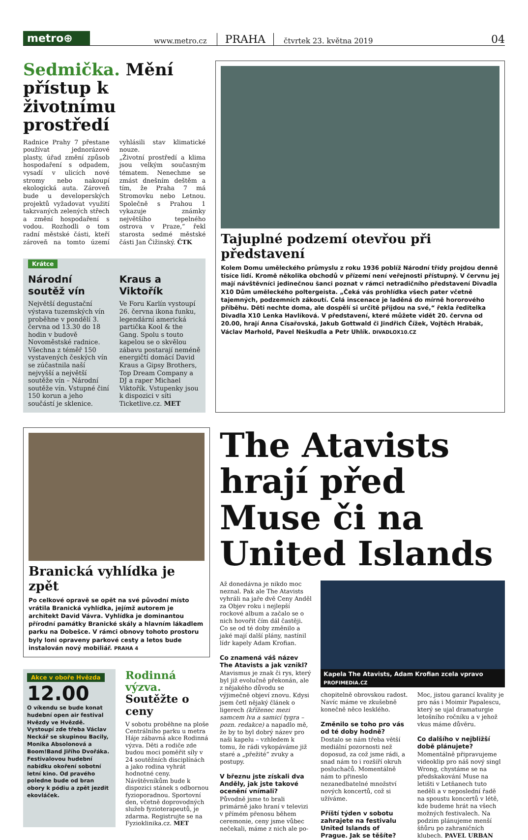metro⊕
www.metro.cz PRAHA čtvrtek 23. května 2019 04
Sedmička. Mění přístup k životnímu prostředí
Radnice Prahy 7 přestane používat jednorázové plasty, úřad změní způsob hospodaření s odpadem, vysadí v ulicích nové stromy nebo nakoupí ekologická auta. Zároveň bude u developerských projektů vyžadovat využití takzvaných zelených střech a změní hospodaření s vodou. Rozhodli o tom radní městské části, kteří zároveň na tomto území vyhlásili stav klimatické nouze.
„Životní prostředí a klima jsou velkým současným tématem. Nenechme se zmást dnešním deštěm a tím, že Praha 7 má Stromovku nebo Letnou. Společně s Prahou 1 vykazuje známky největšího tepelného ostrova v Praze,“ řekl starosta sedmé městské části Jan Čižinský. ČTK
Krátce
Národní soutěž vín
Největší degustační výstava tuzemských vín proběhne v pondělí 3. června od 13.30 do 18 hodin v budově Novoměstské radnice. Všechna z téměř 150 vystavených českých vín se zúčastnila naší nejvyšší a největší soutěže vín – Národní soutěže vín. Vstupné činí 150 korun a jeho součástí je sklenice.
Kraus a Viktořík
Ve Foru Karlín vystoupí 26. června ikona funku, legendární americká partička Kool & the Gang. Spolu s touto kapelou se o skvělou zábavu postarají neméně energičtí domácí David Kraus a Gipsy Brothers, Top Dream Company a DJ a raper Michael Viktořík. Vstupenky jsou k dispozici v síti Ticketlive.cz. MET
Tajuplné podzemí otevřou při představení
Kolem Domu uměleckého průmyslu z roku 1936 poblíž Národní třídy projdou denně tisíce lidí. Kromě několika obchodů v přízemí není veřejnosti přístupný. V červnu jej mají návštěvníci jedinečnou šanci poznat v rámci netradičního představení Divadla X10 Dům uměleckého poltergeista. „Čeká vás prohlídka všech pater včetně tajemných, podzemních zákoutí. Celá inscenace je laděná do mírně hororového příběhu. Děti nechte doma, ale dospělí si určitě přijdou na své,“ řekla ředitelka Divadla X10 Lenka Havlíková. V představení, které můžete vidět 20. června od 20.00, hrají Anna Císařovská, Jakub Gottwald či Jindřich Čížek, Vojtěch Hrabák, Václav Marhold, Pavel Neškudla a Petr Uhlík. DIVADLOX10.CZ
Branická vyhlídka je zpět
Po celkové opravě se opět na své původní místo vrátila Branická vyhlídka, jejímž autorem je architekt David Vávra. Vyhlídka je dominantou přírodní památky Branické skály a hlavním lákadlem parku na Dobešce. V rámci obnovy tohoto prostoru byly loni opraveny parkové cesty a letos bude instalován nový mobiliář. PRAHA 4
Akce v oboře Hvězda
12.00
O víkendu se bude konat hudební open air festival Hvězdy ve Hvězdě. Vystoupí zde třeba Václav Neckář se skupinou Bacily, Monika Absolonová a Boom!Band Jiřího Dvořáka. Festivalovou hudební nabídku okoření sobotní letní kino. Od pravého poledne bude od bran obory k pódiu a zpět jezdit ekovláček.
Rodinná výzva. Soutěžte o ceny
V sobotu proběhne na ploše Centrálního parku u metra Háje zábavná akce Rodinná výzva. Děti a rodiče zde budou moci poměřit síly v 24 soutěžních disciplínách a jako rodina vyhrát hodnotné ceny. Návštěvníkům bude k dispozici stánek s odbornou fyzioporadnou. Sportovní den, včetně doprovodných služeb fyzioterapeutů, je zdarma. Registrujte se na Fyzioklinika.cz. MET
The Atavists hrají před Muse či na United Islands
Až donedávna je nikdo moc neznal. Pak ale The Atavists vyhráli na jaře dvě Ceny Anděl za Objev roku i nejlepší rockové album a začalo se o nich hovořit čím dál častěji. Co se od té doby změnilo a jaké mají další plány, nastínil lídr kapely Adam Krofian.
Co znamená váš název The Atavists a jak vznikl?
Atavismus je znak či rys, který byl již evolučně překonán, ale z nějakého důvodu se výjimečně objeví znovu. Kdysi jsem četl nějaký článek o ligerech (kříženec mezi samcem lva a samicí tygra – pozn. redakce) a napadlo mě, že by to byl dobrý název pro naši kapelu – vzhledem k tomu, že rádi vykopáváme již staré a „přežité“ zvuky a postupy.
V březnu jste získali dva Anděly, jak jste takové ocenění vnímali?
Původně jsme to brali primárně jako hraní v televizi v přímém přenosu během ceremonie, ceny jsme vůbec nečekali, máme z nich ale po-
Kapela The Atavists, Adam Krofian zcela vpravo PROFIMEDIA.CZ
chopitelně obrovskou radost. Navíc máme ve zkušebně konečně něco lesklého.
Změnilo se toho pro vás od té doby hodně?
Dostalo se nám třeba větší mediální pozornosti než doposud, za což jsme rádi, a snad nám to i rozšíří okruh posluchačů. Momentálně nám to přineslo nezanedbatelné množství nových koncertů, což si užíváme.
Příští týden v sobotu zahrajete na festivalu United Islands of Prague. Jak se těšíte?
Moc, jistou garancí kvality je pro nás i Moimir Papalescu, který se ujal dramaturgie letošního ročníku a v jehož vkus máme důvěru.
Co dalšího v nejbližší době plánujete?
Momentálně připravujeme videoklip pro náš nový singl Wrong, chystáme se na předskakování Muse na letišti v Letňanech tuto neděli a v neposlední řadě na spoustu koncertů v létě, kde budeme hrát na všech možných festivalech. Na podzim plánujeme menší šňůru po zahraničních klubech. PAVEL URBAN